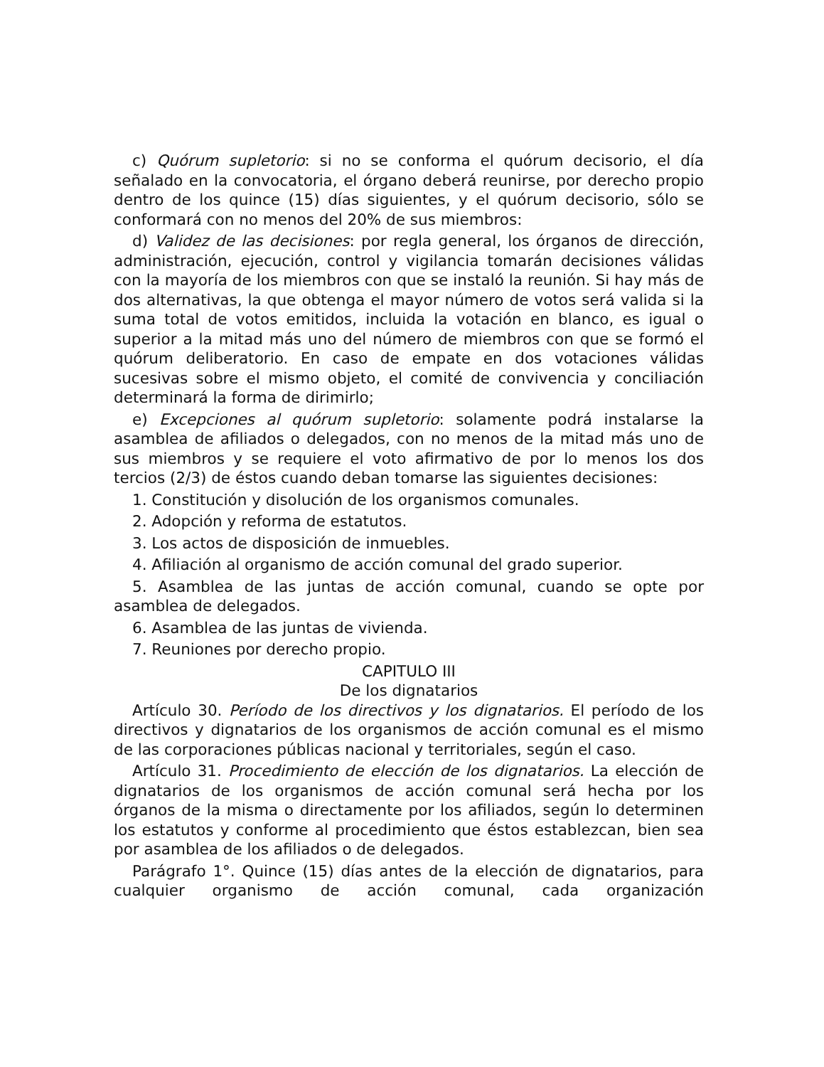c) Quórum supletorio: si no se conforma el quórum decisorio, el día señalado en la convocatoria, el órgano deberá reunirse, por derecho propio dentro de los quince (15) días siguientes, y el quórum decisorio, sólo se conformará con no menos del 20% de sus miembros:
d) Validez de las decisiones: por regla general, los órganos de dirección, administración, ejecución, control y vigilancia tomarán decisiones válidas con la mayoría de los miembros con que se instaló la reunión. Si hay más de dos alternativas, la que obtenga el mayor número de votos será valida si la suma total de votos emitidos, incluida la votación en blanco, es igual o superior a la mitad más uno del número de miembros con que se formó el quórum deliberatorio. En caso de empate en dos votaciones válidas sucesivas sobre el mismo objeto, el comité de convivencia y conciliación determinará la forma de dirimirlo;
e) Excepciones al quórum supletorio: solamente podrá instalarse la asamblea de afiliados o delegados, con no menos de la mitad más uno de sus miembros y se requiere el voto afirmativo de por lo menos los dos tercios (2/3) de éstos cuando deban tomarse las siguientes decisiones:
1. Constitución y disolución de los organismos comunales.
2. Adopción y reforma de estatutos.
3. Los actos de disposición de inmuebles.
4. Afiliación al organismo de acción comunal del grado superior.
5. Asamblea de las juntas de acción comunal, cuando se opte por asamblea de delegados.
6. Asamblea de las juntas de vivienda.
7. Reuniones por derecho propio.
CAPITULO III
De los dignatarios
Artículo 30. Período de los directivos y los dignatarios. El período de los directivos y dignatarios de los organismos de acción comunal es el mismo de las corporaciones públicas nacional y territoriales, según el caso.
Artículo 31. Procedimiento de elección de los dignatarios. La elección de dignatarios de los organismos de acción comunal será hecha por los órganos de la misma o directamente por los afiliados, según lo determinen los estatutos y conforme al procedimiento que éstos establezcan, bien sea por asamblea de los afiliados o de delegados.
Parágrafo 1°. Quince (15) días antes de la elección de dignatarios, para cualquier organismo de acción comunal, cada organización